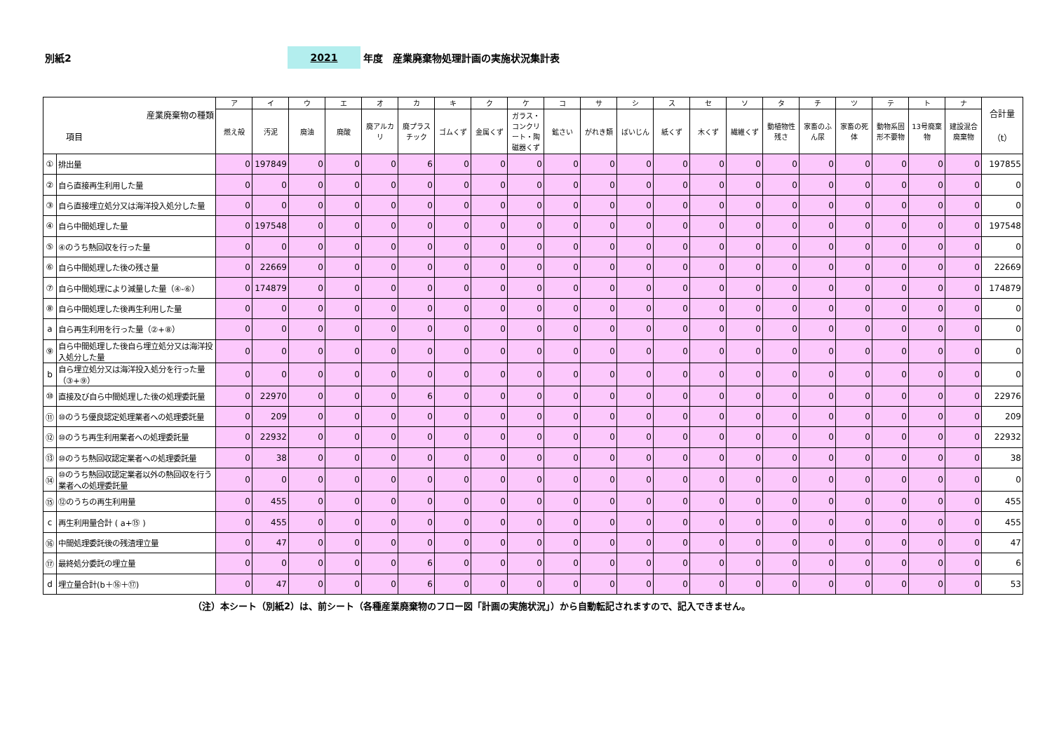別紙2
2021
年度　産業廃棄物処理計画の実施状況集計表
| 産業廃棄物の種類 項目 | | ア | イ | ウ | エ | オ | カ | キ | ク | ケ | コ | サ | シ | ス | セ | ソ | タ | チ | ツ | テ | ト | ナ | 合計量 （t） |
| --- | --- | --- | --- | --- | --- | --- | --- | --- | --- | --- | --- | --- | --- | --- | --- | --- | --- | --- | --- | --- | --- | --- | --- |
| | | 燃え殻 | 汚泥 | 廃油 | 廃酸 | 廃アルカリ | 廃プラスチック | ゴムくず | 金属くず | ガラス・コンクリート・陶磁器くず | 鉱さい | がれき類 | ばいじん | 紙くず | 木くず | 繊維くず | 動植物性残さ | 家畜のふん尿 | 家畜の死体 | 動物系固形不要物 | 13号廃棄物 | 建設混合廃棄物 | |
| ① | 排出量 | 0 | 197849 | 0 | 0 | 0 | 6 | 0 | 0 | 0 | 0 | 0 | 0 | 0 | 0 | 0 | 0 | 0 | 0 | 0 | 0 | 0 | 197855 |
| ② | 自ら直接再生利用した量 | 0 | 0 | 0 | 0 | 0 | 0 | 0 | 0 | 0 | 0 | 0 | 0 | 0 | 0 | 0 | 0 | 0 | 0 | 0 | 0 | 0 | 0 |
| ③ | 自ら直接埋立処分又は海洋投入処分した量 | 0 | 0 | 0 | 0 | 0 | 0 | 0 | 0 | 0 | 0 | 0 | 0 | 0 | 0 | 0 | 0 | 0 | 0 | 0 | 0 | 0 | 0 |
| ④ | 自ら中間処理した量 | 0 | 197548 | 0 | 0 | 0 | 0 | 0 | 0 | 0 | 0 | 0 | 0 | 0 | 0 | 0 | 0 | 0 | 0 | 0 | 0 | 0 | 197548 |
| ⑤ | ④のうち熱回収を行った量 | 0 | 0 | 0 | 0 | 0 | 0 | 0 | 0 | 0 | 0 | 0 | 0 | 0 | 0 | 0 | 0 | 0 | 0 | 0 | 0 | 0 | 0 |
| ⑥ | 自ら中間処理した後の残さ量 | 0 | 22669 | 0 | 0 | 0 | 0 | 0 | 0 | 0 | 0 | 0 | 0 | 0 | 0 | 0 | 0 | 0 | 0 | 0 | 0 | 0 | 22669 |
| ⑦ | 自ら中間処理により減量した量（④-⑥） | 0 | 174879 | 0 | 0 | 0 | 0 | 0 | 0 | 0 | 0 | 0 | 0 | 0 | 0 | 0 | 0 | 0 | 0 | 0 | 0 | 0 | 174879 |
| ⑧ | 自ら中間処理した後再生利用した量 | 0 | 0 | 0 | 0 | 0 | 0 | 0 | 0 | 0 | 0 | 0 | 0 | 0 | 0 | 0 | 0 | 0 | 0 | 0 | 0 | 0 | 0 |
| a | 自ら再生利用を行った量（②+⑧） | 0 | 0 | 0 | 0 | 0 | 0 | 0 | 0 | 0 | 0 | 0 | 0 | 0 | 0 | 0 | 0 | 0 | 0 | 0 | 0 | 0 | 0 |
| ⑨ | 自ら中間処理した後自ら埋立処分又は海洋投入処分した量 | 0 | 0 | 0 | 0 | 0 | 0 | 0 | 0 | 0 | 0 | 0 | 0 | 0 | 0 | 0 | 0 | 0 | 0 | 0 | 0 | 0 | 0 |
| b | 自ら埋立処分又は海洋投入処分を行った量（③+⑨） | 0 | 0 | 0 | 0 | 0 | 0 | 0 | 0 | 0 | 0 | 0 | 0 | 0 | 0 | 0 | 0 | 0 | 0 | 0 | 0 | 0 | 0 |
| ⑩ | 直接及び自ら中間処理した後の処理委託量 | 0 | 22970 | 0 | 0 | 0 | 6 | 0 | 0 | 0 | 0 | 0 | 0 | 0 | 0 | 0 | 0 | 0 | 0 | 0 | 0 | 0 | 22976 |
| ⑪ | ⑩のうち優良認定処理業者への処理委託量 | 0 | 209 | 0 | 0 | 0 | 0 | 0 | 0 | 0 | 0 | 0 | 0 | 0 | 0 | 0 | 0 | 0 | 0 | 0 | 0 | 0 | 209 |
| ⑫ | ⑩のうち再生利用業者への処理委託量 | 0 | 22932 | 0 | 0 | 0 | 0 | 0 | 0 | 0 | 0 | 0 | 0 | 0 | 0 | 0 | 0 | 0 | 0 | 0 | 0 | 0 | 22932 |
| ⑬ | ⑩のうち熱回収認定業者への処理委託量 | 0 | 38 | 0 | 0 | 0 | 0 | 0 | 0 | 0 | 0 | 0 | 0 | 0 | 0 | 0 | 0 | 0 | 0 | 0 | 0 | 0 | 38 |
| ⑭ | ⑩のうち熱回収認定業者以外の熱回収を行う業者への処理委託量 | 0 | 0 | 0 | 0 | 0 | 0 | 0 | 0 | 0 | 0 | 0 | 0 | 0 | 0 | 0 | 0 | 0 | 0 | 0 | 0 | 0 | 0 |
| ⑮ | ⑫のうちの再生利用量 | 0 | 455 | 0 | 0 | 0 | 0 | 0 | 0 | 0 | 0 | 0 | 0 | 0 | 0 | 0 | 0 | 0 | 0 | 0 | 0 | 0 | 455 |
| c | 再生利用量合計 ( a+⑮ ) | 0 | 455 | 0 | 0 | 0 | 0 | 0 | 0 | 0 | 0 | 0 | 0 | 0 | 0 | 0 | 0 | 0 | 0 | 0 | 0 | 0 | 455 |
| ⑯ | 中間処理委託後の残渣埋立量 | 0 | 47 | 0 | 0 | 0 | 0 | 0 | 0 | 0 | 0 | 0 | 0 | 0 | 0 | 0 | 0 | 0 | 0 | 0 | 0 | 0 | 47 |
| ⑰ | 最終処分委託の埋立量 | 0 | 0 | 0 | 0 | 0 | 6 | 0 | 0 | 0 | 0 | 0 | 0 | 0 | 0 | 0 | 0 | 0 | 0 | 0 | 0 | 0 | 6 |
| d | 埋立量合計(b＋⑯＋⑰) | 0 | 47 | 0 | 0 | 0 | 6 | 0 | 0 | 0 | 0 | 0 | 0 | 0 | 0 | 0 | 0 | 0 | 0 | 0 | 0 | 0 | 53 |
（注）本シート（別紙2）は、前シート（各種産業廃棄物のフロー図「計画の実施状況」）から自動転記されますので、記入できません。